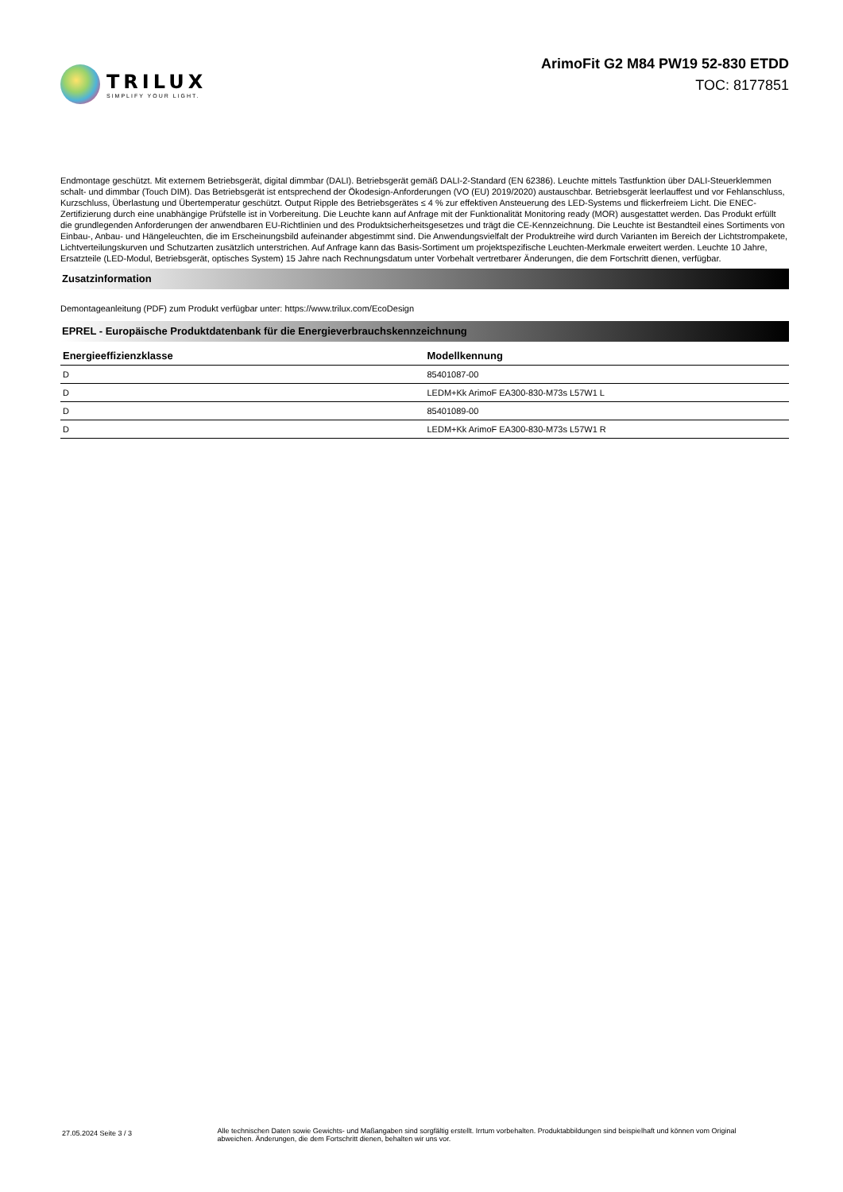TRILUX
SIMPLIFY YOUR LIGHT.
ArimoFit G2 M84 PW19 52-830 ETDD
TOC: 8177851
Endmontage geschützt. Mit externem Betriebsgerät, digital dimmbar (DALI). Betriebsgerät gemäß DALI-2-Standard (EN 62386). Leuchte mittels Tastfunktion über DALI-Steuerklemmen schalt- und dimmbar (Touch DIM). Das Betriebsgerät ist entsprechend der Ökodesign-Anforderungen (VO (EU) 2019/2020) austauschbar. Betriebsgerät leerlauffest und vor Fehlanschluss, Kurzschluss, Überlastung und Übertemperatur geschützt. Output Ripple des Betriebsgerätes ≤ 4 % zur effektiven Ansteuerung des LED-Systems und flickerfreiem Licht. Die ENEC-Zertifizierung durch eine unabhängige Prüfstelle ist in Vorbereitung. Die Leuchte kann auf Anfrage mit der Funktionalität Monitoring ready (MOR) ausgestattet werden. Das Produkt erfüllt die grundlegenden Anforderungen der anwendbaren EU-Richtlinien und des Produktsicherheitsgesetzes und trägt die CE-Kennzeichnung. Die Leuchte ist Bestandteil eines Sortiments von Einbau-, Anbau- und Hängeleuchten, die im Erscheinungsbild aufeinander abgestimmt sind. Die Anwendungsvielfalt der Produktreihe wird durch Varianten im Bereich der Lichtstrompakete, Lichtverteilungskurven und Schutzarten zusätzlich unterstrichen. Auf Anfrage kann das Basis-Sortiment um projektspezifische Leuchten-Merkmale erweitert werden. Leuchte 10 Jahre, Ersatzteile (LED-Modul, Betriebsgerät, optisches System) 15 Jahre nach Rechnungsdatum unter Vorbehalt vertretbarer Änderungen, die dem Fortschritt dienen, verfügbar.
Zusatzinformation
Demontageanleitung (PDF) zum Produkt verfügbar unter: https://www.trilux.com/EcoDesign
EPREL - Europäische Produktdatenbank für die Energieverbrauchskennzeichnung
| Energieeffizienzklasse | Modellkennung |
| --- | --- |
| D | 85401087-00 |
| D | LEDM+Kk ArimoF EA300-830-M73s L57W1 L |
| D | 85401089-00 |
| D | LEDM+Kk ArimoF EA300-830-M73s L57W1 R |
27.05.2024 Seite 3 / 3
Alle technischen Daten sowie Gewichts- und Maßangaben sind sorgfältig erstellt. Irrtum vorbehalten. Produktabbildungen sind beispielhaft und können vom Original abweichen. Änderungen, die dem Fortschritt dienen, behalten wir uns vor.